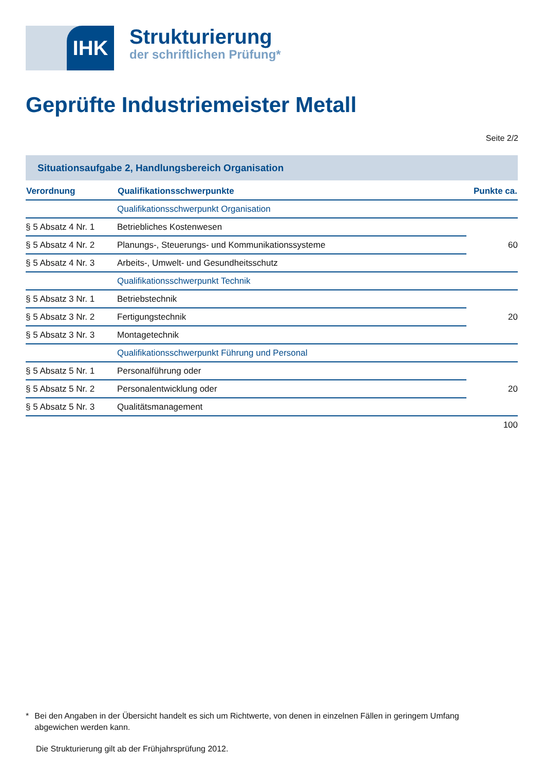IHK
Strukturierung
der schriftlichen Prüfung*
Geprüfte Industriemeister Metall
Seite 2/2
Situationsaufgabe 2, Handlungsbereich Organisation
| Verordnung | Qualifikationsschwerpunkte | Punkte ca. |
| --- | --- | --- |
| | Qualifikationsschwerpunkt Organisation | |
| § 5 Absatz 4 Nr. 1 | Betriebliches Kostenwesen | 60 |
| § 5 Absatz 4 Nr. 2 | Planungs-, Steuerungs- und Kommunikationssysteme | |
| § 5 Absatz 4 Nr. 3 | Arbeits-, Umwelt- und Gesundheitsschutz | |
| | Qualifikationsschwerpunkt Technik | |
| § 5 Absatz 3 Nr. 1 | Betriebstechnik | 20 |
| § 5 Absatz 3 Nr. 2 | Fertigungstechnik | |
| § 5 Absatz 3 Nr. 3 | Montagetechnik | |
| | Qualifikationsschwerpunkt Führung und Personal | |
| § 5 Absatz 5 Nr. 1 | Personalführung oder | 20 |
| § 5 Absatz 5 Nr. 2 | Personalentwicklung oder | |
| § 5 Absatz 5 Nr. 3 | Qualitätsmanagement | |
| | | 100 |
* Bei den Angaben in der Übersicht handelt es sich um Richtwerte, von denen in einzelnen Fällen in geringem Umfang abgewichen werden kann.
Die Strukturierung gilt ab der Frühjahrsprüfung 2012.